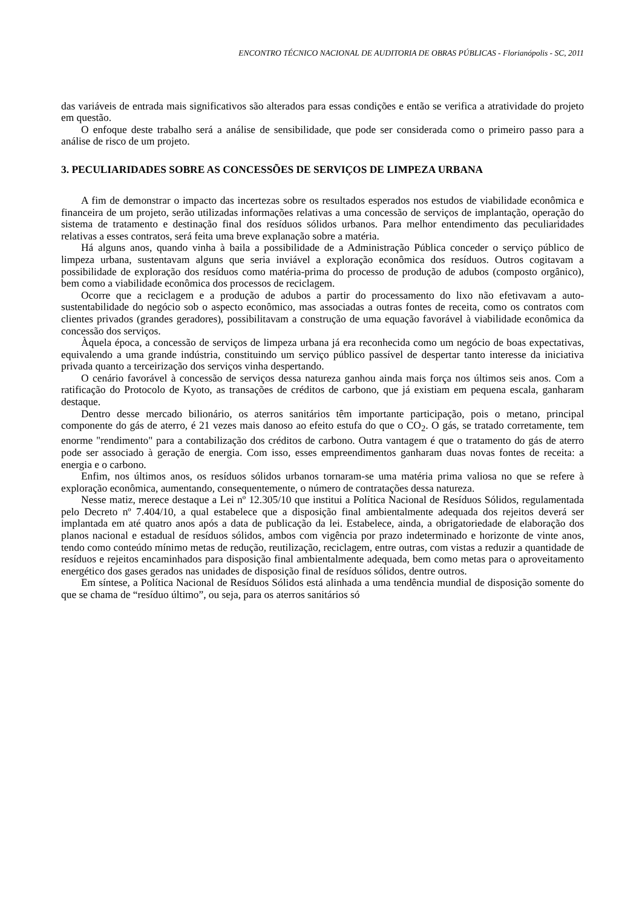ENCONTRO TÉCNICO NACIONAL DE AUDITORIA DE OBRAS PÚBLICAS - Florianópolis - SC, 2011
das variáveis de entrada mais significativos são alterados para essas condições e então se verifica a atratividade do projeto em questão.
O enfoque deste trabalho será a análise de sensibilidade, que pode ser considerada como o primeiro passo para a análise de risco de um projeto.
3. PECULIARIDADES SOBRE AS CONCESSÕES DE SERVIÇOS DE LIMPEZA URBANA
A fim de demonstrar o impacto das incertezas sobre os resultados esperados nos estudos de viabilidade econômica e financeira de um projeto, serão utilizadas informações relativas a uma concessão de serviços de implantação, operação do sistema de tratamento e destinação final dos resíduos sólidos urbanos. Para melhor entendimento das peculiaridades relativas a esses contratos, será feita uma breve explanação sobre a matéria.
Há alguns anos, quando vinha à baila a possibilidade de a Administração Pública conceder o serviço público de limpeza urbana, sustentavam alguns que seria inviável a exploração econômica dos resíduos. Outros cogitavam a possibilidade de exploração dos resíduos como matéria-prima do processo de produção de adubos (composto orgânico), bem como a viabilidade econômica dos processos de reciclagem.
Ocorre que a reciclagem e a produção de adubos a partir do processamento do lixo não efetivavam a auto-sustentabilidade do negócio sob o aspecto econômico, mas associadas a outras fontes de receita, como os contratos com clientes privados (grandes geradores), possibilitavam a construção de uma equação favorável à viabilidade econômica da concessão dos serviços.
Àquela época, a concessão de serviços de limpeza urbana já era reconhecida como um negócio de boas expectativas, equivalendo a uma grande indústria, constituindo um serviço público passível de despertar tanto interesse da iniciativa privada quanto a terceirização dos serviços vinha despertando.
O cenário favorável à concessão de serviços dessa natureza ganhou ainda mais força nos últimos seis anos. Com a ratificação do Protocolo de Kyoto, as transações de créditos de carbono, que já existiam em pequena escala, ganharam destaque.
Dentro desse mercado bilionário, os aterros sanitários têm importante participação, pois o metano, principal componente do gás de aterro, é 21 vezes mais danoso ao efeito estufa do que o CO<sub>2</sub>. O gás, se tratado corretamente, tem enorme "rendimento" para a contabilização dos créditos de carbono. Outra vantagem é que o tratamento do gás de aterro pode ser associado à geração de energia. Com isso, esses empreendimentos ganharam duas novas fontes de receita: a energia e o carbono.
Enfim, nos últimos anos, os resíduos sólidos urbanos tornaram-se uma matéria prima valiosa no que se refere à exploração econômica, aumentando, consequentemente, o número de contratações dessa natureza.
Nesse matiz, merece destaque a Lei nº 12.305/10 que institui a Política Nacional de Resíduos Sólidos, regulamentada pelo Decreto nº 7.404/10, a qual estabelece que a disposição final ambientalmente adequada dos rejeitos deverá ser implantada em até quatro anos após a data de publicação da lei. Estabelece, ainda, a obrigatoriedade de elaboração dos planos nacional e estadual de resíduos sólidos, ambos com vigência por prazo indeterminado e horizonte de vinte anos, tendo como conteúdo mínimo metas de redução, reutilização, reciclagem, entre outras, com vistas a reduzir a quantidade de resíduos e rejeitos encaminhados para disposição final ambientalmente adequada, bem como metas para o aproveitamento energético dos gases gerados nas unidades de disposição final de resíduos sólidos, dentre outros.
Em síntese, a Política Nacional de Resíduos Sólidos está alinhada a uma tendência mundial de disposição somente do que se chama de “resíduo último”, ou seja, para os aterros sanitários só